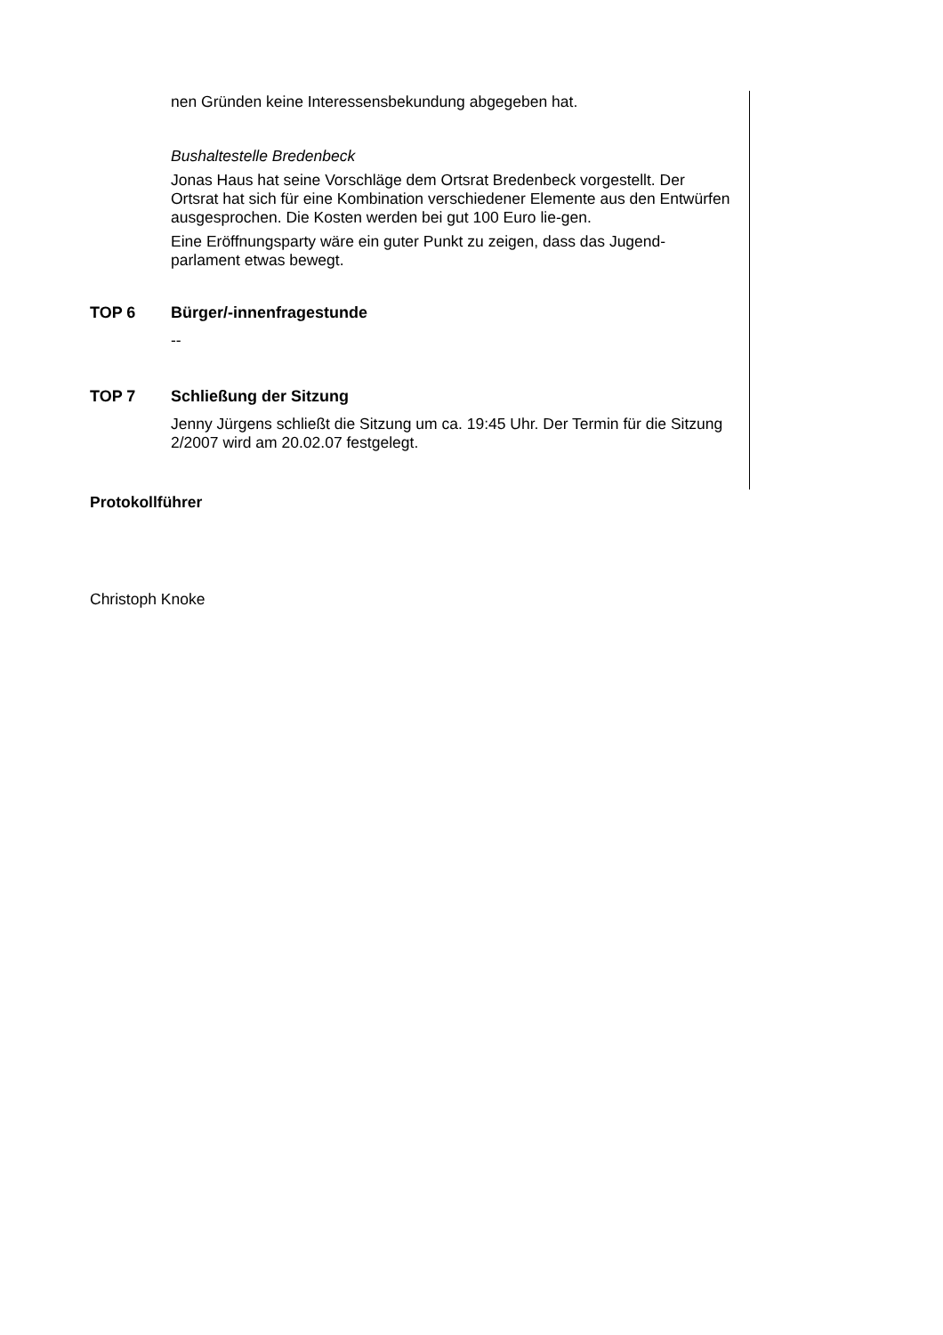nen Gründen keine Interessensbekundung abgegeben hat.
Bushaltestelle Bredenbeck
Jonas Haus hat seine Vorschläge dem Ortsrat Bredenbeck vorgestellt. Der Ortsrat hat sich für eine Kombination verschiedener Elemente aus den Entwürfen ausgesprochen. Die Kosten werden bei gut 100 Euro lie-gen.
Eine Eröffnungsparty wäre ein guter Punkt zu zeigen, dass das Jugend-parlament etwas bewegt.
TOP 6 Bürger/-innenfragestunde
--
TOP 7 Schließung der Sitzung
Jenny Jürgens schließt die Sitzung um ca. 19:45 Uhr. Der Termin für die Sitzung 2/2007 wird am 20.02.07 festgelegt.
Protokollführer
Christoph Knoke